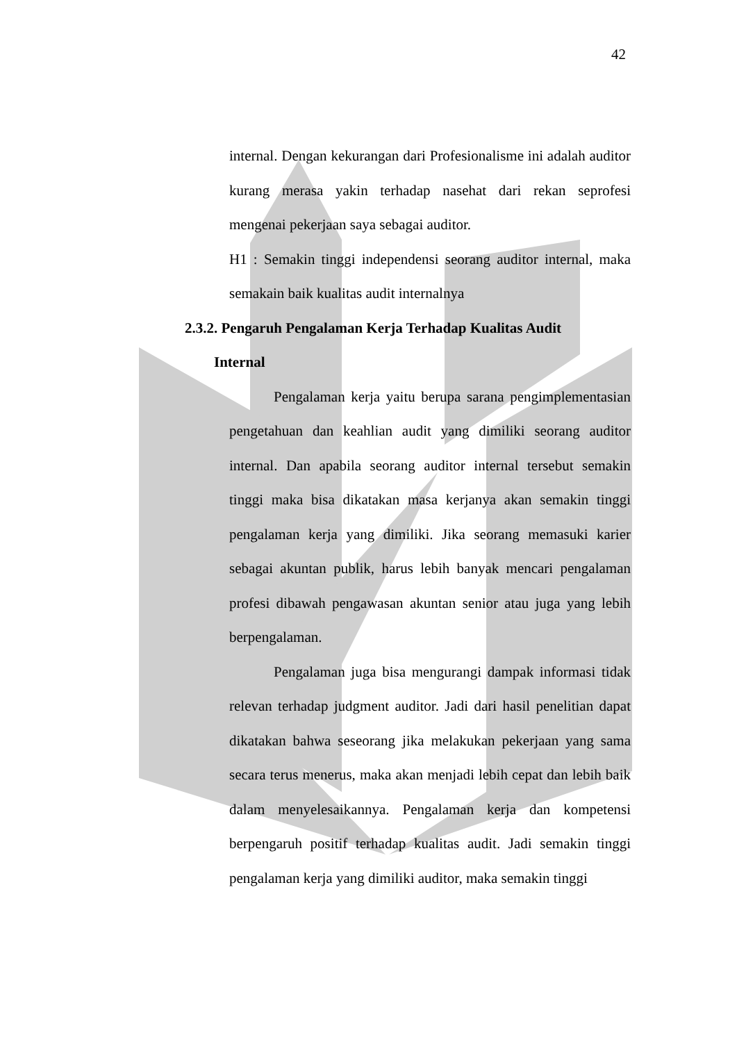42
internal. Dengan kekurangan dari Profesionalisme ini adalah auditor kurang merasa yakin terhadap nasehat dari rekan seprofesi mengenai pekerjaan saya sebagai auditor.
H1 : Semakin tinggi independensi seorang auditor internal, maka semakain baik kualitas audit internalnya
2.3.2. Pengaruh Pengalaman Kerja Terhadap Kualitas Audit
Internal
Pengalaman kerja yaitu berupa sarana pengimplementasian pengetahuan dan keahlian audit yang dimiliki seorang auditor internal. Dan apabila seorang auditor internal tersebut semakin tinggi maka bisa dikatakan masa kerjanya akan semakin tinggi pengalaman kerja yang dimiliki. Jika seorang memasuki karier sebagai akuntan publik, harus lebih banyak mencari pengalaman profesi dibawah pengawasan akuntan senior atau juga yang lebih berpengalaman.
Pengalaman juga bisa mengurangi dampak informasi tidak relevan terhadap judgment auditor. Jadi dari hasil penelitian dapat dikatakan bahwa seseorang jika melakukan pekerjaan yang sama secara terus menerus, maka akan menjadi lebih cepat dan lebih baik dalam menyelesaikannya. Pengalaman kerja dan kompetensi berpengaruh positif terhadap kualitas audit. Jadi semakin tinggi pengalaman kerja yang dimiliki auditor, maka semakin tinggi